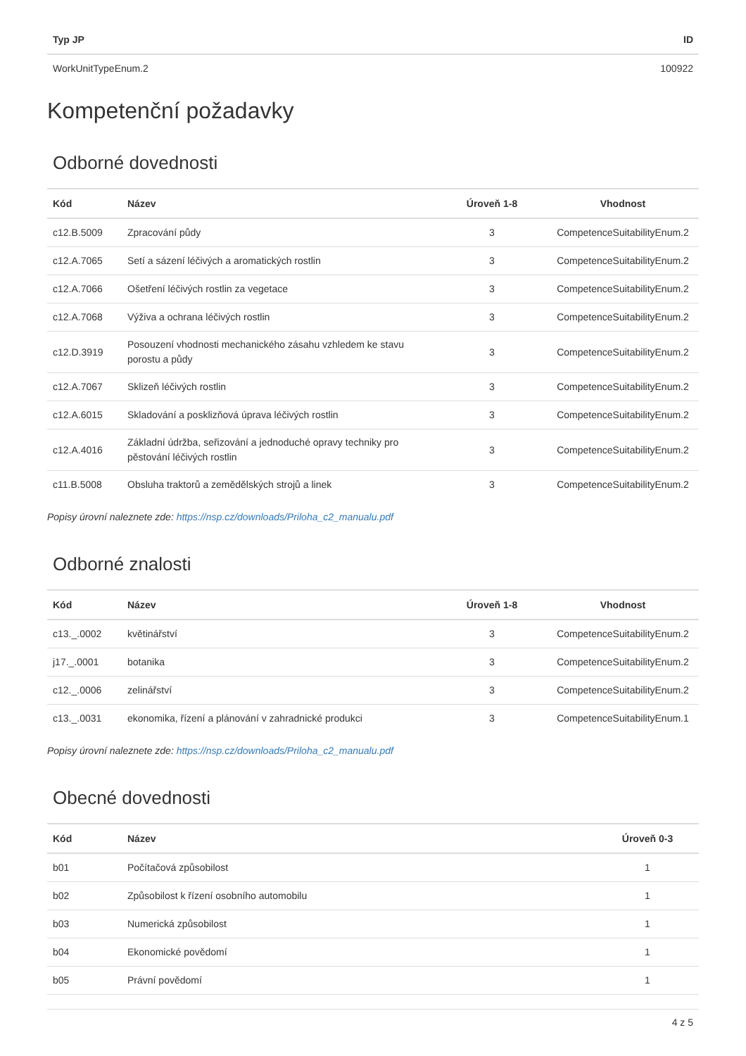| Typ JP | ID |
| --- | --- |
| WorkUnitTypeEnum.2 | 100922 |
Kompetenční požadavky
Odborné dovednosti
| Kód | Název | Úroveň 1-8 | Vhodnost |
| --- | --- | --- | --- |
| c12.B.5009 | Zpracování půdy | 3 | CompetenceSuitabilityEnum.2 |
| c12.A.7065 | Setí a sázení léčivých a aromatických rostlin | 3 | CompetenceSuitabilityEnum.2 |
| c12.A.7066 | Ošetření léčivých rostlin za vegetace | 3 | CompetenceSuitabilityEnum.2 |
| c12.A.7068 | Výživa a ochrana léčivých rostlin | 3 | CompetenceSuitabilityEnum.2 |
| c12.D.3919 | Posouzení vhodnosti mechanického zásahu vzhledem ke stavu porostu a půdy | 3 | CompetenceSuitabilityEnum.2 |
| c12.A.7067 | Sklizeň léčivých rostlin | 3 | CompetenceSuitabilityEnum.2 |
| c12.A.6015 | Skladování a posklizňová úprava léčivých rostlin | 3 | CompetenceSuitabilityEnum.2 |
| c12.A.4016 | Základní údržba, seřizování a jednoduché opravy techniky pro pěstování léčivých rostlin | 3 | CompetenceSuitabilityEnum.2 |
| c11.B.5008 | Obsluha traktorů a zemědělských strojů a linek | 3 | CompetenceSuitabilityEnum.2 |
Popisy úrovní naleznete zde: https://nsp.cz/downloads/Priloha_c2_manualu.pdf
Odborné znalosti
| Kód | Název | Úroveň 1-8 | Vhodnost |
| --- | --- | --- | --- |
| c13._.0002 | květinářství | 3 | CompetenceSuitabilityEnum.2 |
| j17._.0001 | botanika | 3 | CompetenceSuitabilityEnum.2 |
| c12._.0006 | zelinářství | 3 | CompetenceSuitabilityEnum.2 |
| c13._.0031 | ekonomika, řízení a plánování v zahradnické produkci | 3 | CompetenceSuitabilityEnum.1 |
Popisy úrovní naleznete zde: https://nsp.cz/downloads/Priloha_c2_manualu.pdf
Obecné dovednosti
| Kód | Název | Úroveň 0-3 |
| --- | --- | --- |
| b01 | Počítačová způsobilost | 1 |
| b02 | Způsobilost k řízení osobního automobilu | 1 |
| b03 | Numerická způsobilost | 1 |
| b04 | Ekonomické povědomí | 1 |
| b05 | Právní povědomí | 1 |
4 z 5